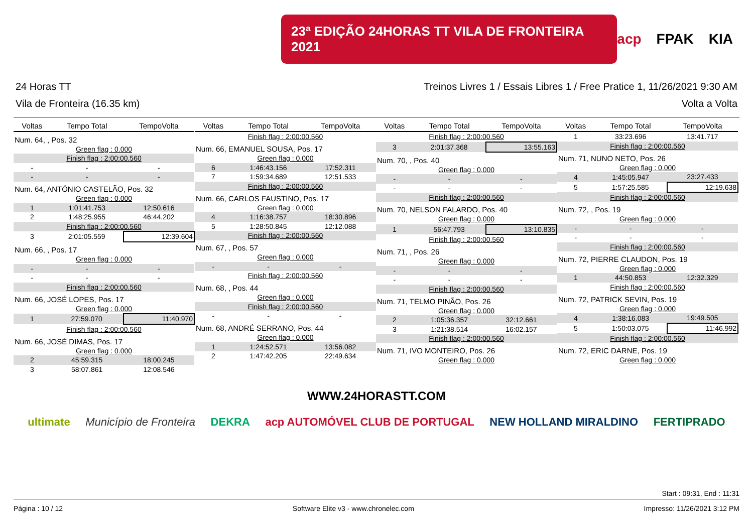23ª EDIÇÃO 24HORAS TT VILA DE FRONTEIRA 2021
acp FPAK KIA
24 Horas TT Treinos Livres 1 / Essais Libres 1 / Free Pratice 1, 11/26/2021 9:30 AM
Vila de Fronteira (16.35 km) Volta a Volta
| Voltas | Tempo Total | TempoVolta |
| --- | --- | --- |
| Num. 64, , Pos. 32 | | |
| Green flag : 0.000 | | |
| Finish flag : 2:00:00.560 | | |
| - | - | - |
| - | - | - |
| Num. 64, ANTÓNIO CASTELÃO, Pos. 32 | | |
| Green flag : 0.000 | | |
| 1 | 1:01:41.753 | 12:50.616 |
| 2 | 1:48:25.955 | 46:44.202 |
| Finish flag : 2:00:00.560 | | |
| 3 | 2:01:05.559 | 12:39.604 |
| Num. 66, , Pos. 17 | | |
| Green flag : 0.000 | | |
| - | - | - |
| - | - | - |
| Finish flag : 2:00:00.560 | | |
| Num. 66, JOSÉ LOPES, Pos. 17 | | |
| Green flag : 0.000 | | |
| 1 | 27:59.070 | 11:40.970 |
| Finish flag : 2:00:00.560 | | |
| Num. 66, JOSÉ DIMAS, Pos. 17 | | |
| Green flag : 0.000 | | |
| 2 | 45:59.315 | 18:00.245 |
| 3 | 58:07.861 | 12:08.546 |
| Voltas | Tempo Total | TempoVolta |
| --- | --- | --- |
| Finish flag : 2:00:00.560 | | |
| Num. 66, EMANUEL SOUSA, Pos. 17 | | |
| Green flag : 0.000 | | |
| 6 | 1:46:43.156 | 17:52.311 |
| 7 | 1:59:34.689 | 12:51.533 |
| Finish flag : 2:00:00.560 | | |
| Num. 66, CARLOS FAUSTINO, Pos. 17 | | |
| Green flag : 0.000 | | |
| 4 | 1:16:38.757 | 18:30.896 |
| 5 | 1:28:50.845 | 12:12.088 |
| Finish flag : 2:00:00.560 | | |
| Num. 67, , Pos. 57 | | |
| Green flag : 0.000 | | |
| - | - | - |
| Finish flag : 2:00:00.560 | | |
| Num. 68, , Pos. 44 | | |
| Green flag : 0.000 | | |
| Finish flag : 2:00:00.560 | | |
| - | - | - |
| Num. 68, ANDRÉ SERRANO, Pos. 44 | | |
| Green flag : 0.000 | | |
| 1 | 1:24:52.571 | 13:56.082 |
| 2 | 1:47:42.205 | 22:49.634 |
| Voltas | Tempo Total | TempoVolta |
| --- | --- | --- |
| Finish flag : 2:00:00.560 | | |
| 3 | 2:01:37.368 | 13:55.163 |
| Num. 70, , Pos. 40 | | |
| Green flag : 0.000 | | |
| - | - | - |
| - | - | - |
| Finish flag : 2:00:00.560 | | |
| Num. 70, NELSON FALARDO, Pos. 40 | | |
| Green flag : 0.000 | | |
| 1 | 56:47.793 | 13:10.835 |
| Finish flag : 2:00:00.560 | | |
| Num. 71, , Pos. 26 | | |
| Green flag : 0.000 | | |
| - | - | - |
| - | - | - |
| Finish flag : 2:00:00.560 | | |
| Num. 71, TELMO PINÃO, Pos. 26 | | |
| Green flag : 0.000 | | |
| 2 | 1:05:36.357 | 32:12.661 |
| 3 | 1:21:38.514 | 16:02.157 |
| Finish flag : 2:00:00.560 | | |
| Num. 71, IVO MONTEIRO, Pos. 26 | | |
| Green flag : 0.000 | | |
| Voltas | Tempo Total | TempoVolta |
| --- | --- | --- |
| 1 | 33:23.696 | 13:41.717 |
| Finish flag : 2:00:00.560 | | |
| Num. 71, NUNO NETO, Pos. 26 | | |
| Green flag : 0.000 | | |
| 4 | 1:45:05.947 | 23:27.433 |
| 5 | 1:57:25.585 | 12:19.638 |
| Finish flag : 2:00:00.560 | | |
| Num. 72, , Pos. 19 | | |
| Green flag : 0.000 | | |
| - | - | - |
| - | - | - |
| Finish flag : 2:00:00.560 | | |
| Num. 72, PIERRE CLAUDON, Pos. 19 | | |
| Green flag : 0.000 | | |
| 1 | 44:50.853 | 12:32.329 |
| Finish flag : 2:00:00.560 | | |
| Num. 72, PATRICK SEVIN, Pos. 19 | | |
| Green flag : 0.000 | | |
| 4 | 1:38:16.083 | 19:49.505 |
| 5 | 1:50:03.075 | 11:46.992 |
| Finish flag : 2:00:00.560 | | |
| Num. 72, ERIC DARNE, Pos. 19 | | |
| Green flag : 0.000 | | |
WWW.24HORASTT.COM
ultimate Município de Fronteira DEKRA acp AUTOMÓVEL CLUB DE PORTUGAL NEW HOLLAND MIRALDINO FERTIPRADO
Start : 09:31, End : 11:31
Página : 10 / 12 Software Elite v3 - www.chronelec.com Impresso: 11/26/2021 3:12 PM